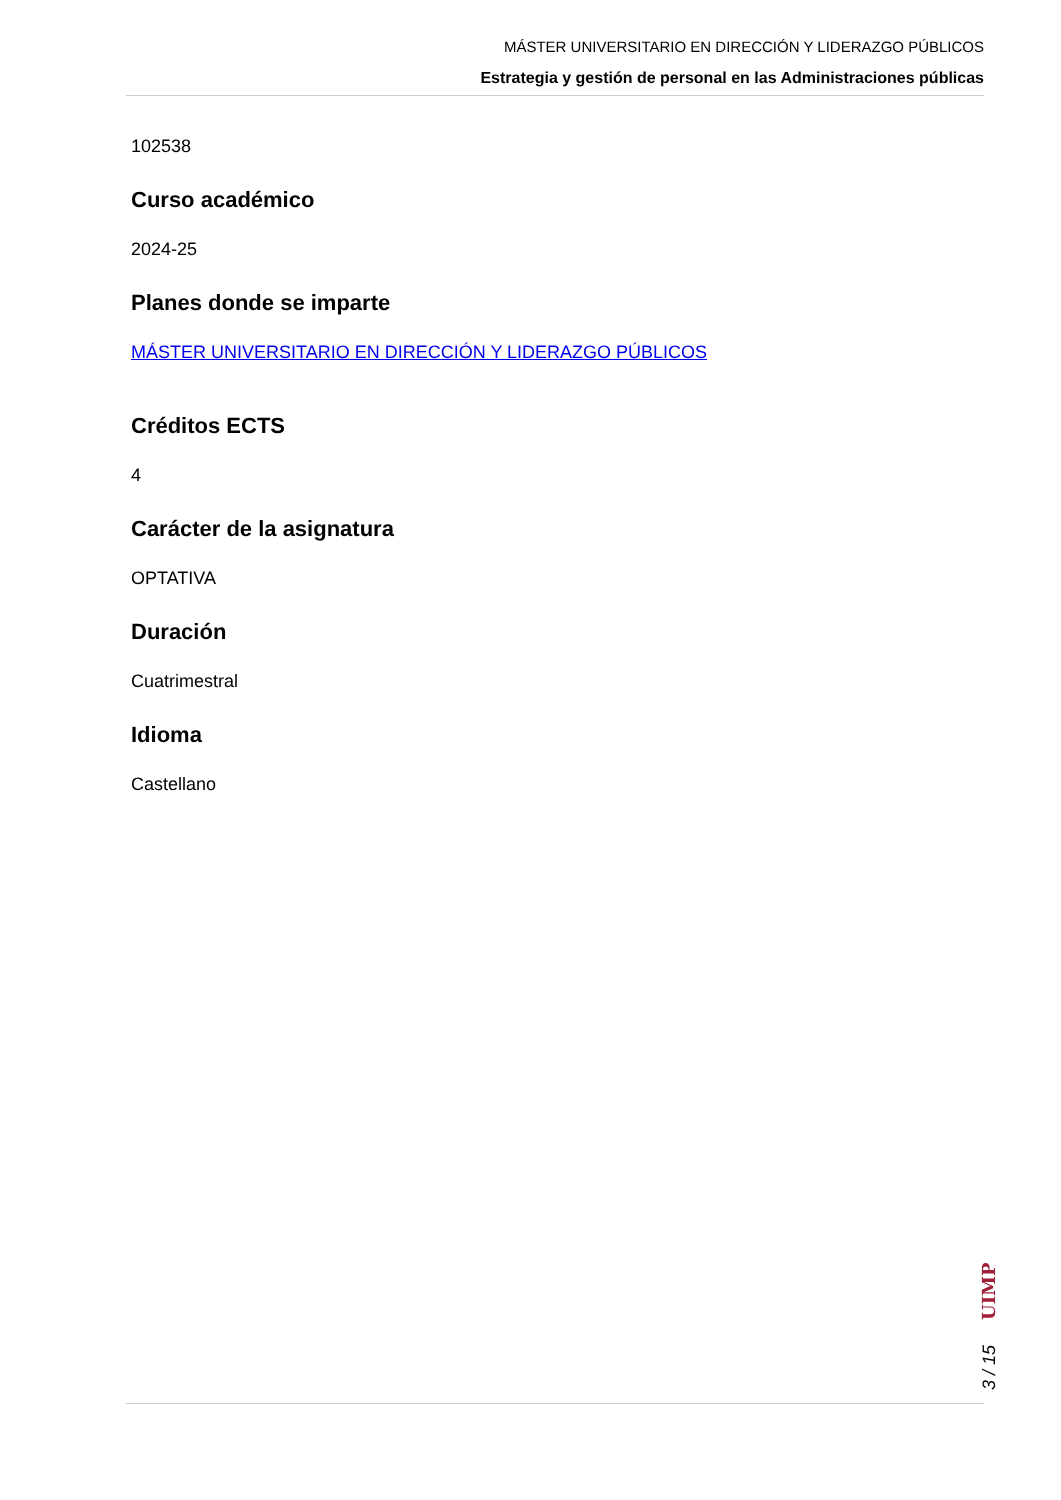MÁSTER UNIVERSITARIO EN DIRECCIÓN Y LIDERAZGO PÚBLICOS
Estrategia y gestión de personal en las Administraciones públicas
102538
Curso académico
2024-25
Planes donde se imparte
MÁSTER UNIVERSITARIO EN DIRECCIÓN Y LIDERAZGO PÚBLICOS
Créditos ECTS
4
Carácter de la asignatura
OPTATIVA
Duración
Cuatrimestral
Idioma
Castellano
3 / 15 UIMP